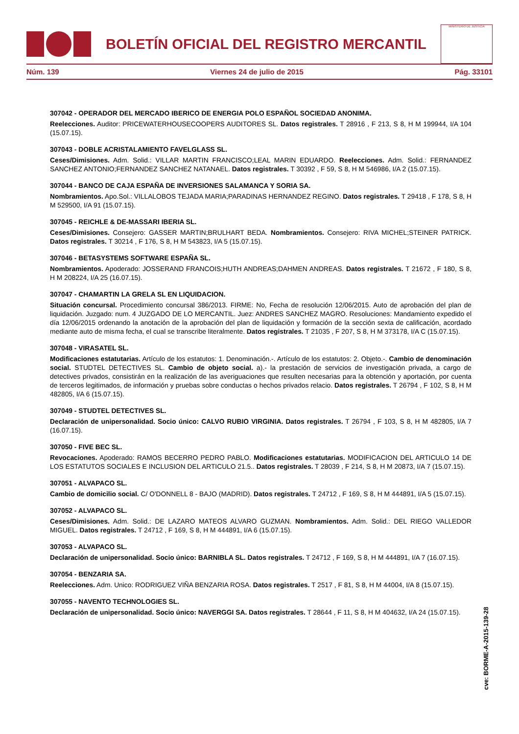BOLETÍN OFICIAL DEL REGISTRO MERCANTIL
MINISTERIO DE JUSTICIA
Núm. 139 Viernes 24 de julio de 2015 Pág. 33101
307042 - OPERADOR DEL MERCADO IBERICO DE ENERGIA POLO ESPAÑOL SOCIEDAD ANONIMA.
Reelecciones. Auditor: PRICEWATERHOUSECOOPERS AUDITORES SL. Datos registrales. T 28916 , F 213, S 8, H M 199944, I/A 104 (15.07.15).
307043 - DOBLE ACRISTALAMIENTO FAVELGLASS SL.
Ceses/Dimisiones. Adm. Solid.: VILLAR MARTIN FRANCISCO;LEAL MARIN EDUARDO. Reelecciones. Adm. Solid.: FERNANDEZ SANCHEZ ANTONIO;FERNANDEZ SANCHEZ NATANAEL. Datos registrales. T 30392 , F 59, S 8, H M 546986, I/A 2 (15.07.15).
307044 - BANCO DE CAJA ESPAÑA DE INVERSIONES SALAMANCA Y SORIA SA.
Nombramientos. Apo.Sol.: VILLALOBOS TEJADA MARIA;PARADINAS HERNANDEZ REGINO. Datos registrales. T 29418 , F 178, S 8, H M 529500, I/A 91 (15.07.15).
307045 - REICHLE & DE-MASSARI IBERIA SL.
Ceses/Dimisiones. Consejero: GASSER MARTIN;BRULHART BEDA. Nombramientos. Consejero: RIVA MICHEL;STEINER PATRICK. Datos registrales. T 30214 , F 176, S 8, H M 543823, I/A 5 (15.07.15).
307046 - BETASYSTEMS SOFTWARE ESPAÑA SL.
Nombramientos. Apoderado: JOSSERAND FRANCOIS;HUTH ANDREAS;DAHMEN ANDREAS. Datos registrales. T 21672 , F 180, S 8, H M 208224, I/A 25 (16.07.15).
307047 - CHAMARTIN LA GRELA SL EN LIQUIDACION.
Situación concursal. Procedimiento concursal 386/2013. FIRME: No, Fecha de resolución 12/06/2015. Auto de aprobación del plan de liquidación. Juzgado: num. 4 JUZGADO DE LO MERCANTIL. Juez: ANDRES SANCHEZ MAGRO. Resoluciones: Mandamiento expedido el día 12/06/2015 ordenando la anotación de la aprobación del plan de liquidación y formación de la sección sexta de calificación, acordado mediante auto de misma fecha, el cual se transcribe literalmente. Datos registrales. T 21035 , F 207, S 8, H M 373178, I/A C (15.07.15).
307048 - VIRASATEL SL.
Modificaciones estatutarias. Artículo de los estatutos: 1. Denominación.-. Artículo de los estatutos: 2. Objeto.-. Cambio de denominación social. STUDTEL DETECTIVES SL. Cambio de objeto social. a).- la prestación de servicios de investigación privada, a cargo de detectives privados, consistirán en la realización de las averiguaciones que resulten necesarias para la obtención y aportación, por cuenta de terceros legitimados, de información y pruebas sobre conductas o hechos privados relacio. Datos registrales. T 26794 , F 102, S 8, H M 482805, I/A 6 (15.07.15).
307049 - STUDTEL DETECTIVES SL.
Declaración de unipersonalidad. Socio único: CALVO RUBIO VIRGINIA. Datos registrales. T 26794 , F 103, S 8, H M 482805, I/A 7 (16.07.15).
307050 - FIVE BEC SL.
Revocaciones. Apoderado: RAMOS BECERRO PEDRO PABLO. Modificaciones estatutarias. MODIFICACION DEL ARTICULO 14 DE LOS ESTATUTOS SOCIALES E INCLUSION DEL ARTICULO 21.5.. Datos registrales. T 28039 , F 214, S 8, H M 20873, I/A 7 (15.07.15).
307051 - ALVAPACO SL.
Cambio de domicilio social. C/ O'DONNELL 8 - BAJO (MADRID). Datos registrales. T 24712 , F 169, S 8, H M 444891, I/A 5 (15.07.15).
307052 - ALVAPACO SL.
Ceses/Dimisiones. Adm. Solid.: DE LAZARO MATEOS ALVARO GUZMAN. Nombramientos. Adm. Solid.: DEL RIEGO VALLEDOR MIGUEL. Datos registrales. T 24712 , F 169, S 8, H M 444891, I/A 6 (15.07.15).
307053 - ALVAPACO SL.
Declaración de unipersonalidad. Socio único: BARNIBLA SL. Datos registrales. T 24712 , F 169, S 8, H M 444891, I/A 7 (16.07.15).
307054 - BENZARIA SA.
Reelecciones. Adm. Unico: RODRIGUEZ VIÑA BENZARIA ROSA. Datos registrales. T 2517 , F 81, S 8, H M 44004, I/A 8 (15.07.15).
307055 - NAVENTO TECHNOLOGIES SL.
Declaración de unipersonalidad. Socio único: NAVERGGI SA. Datos registrales. T 28644 , F 11, S 8, H M 404632, I/A 24 (15.07.15).
cve: BORME-A-2015-139-28